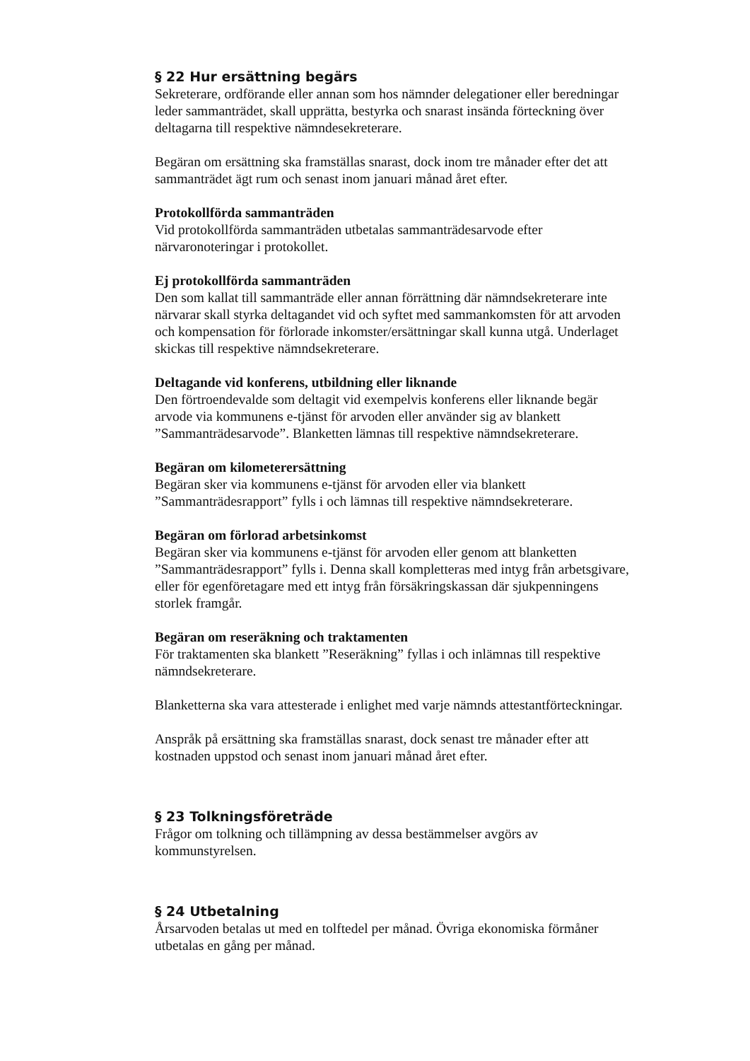§ 22 Hur ersättning begärs
Sekreterare, ordförande eller annan som hos nämnder delegationer eller beredningar leder sammanträdet, skall upprätta, bestyrka och snarast insända förteckning över deltagarna till respektive nämndesekreterare.
Begäran om ersättning ska framställas snarast, dock inom tre månader efter det att sammanträdet ägt rum och senast inom januari månad året efter.
Protokollförda sammanträden
Vid protokollförda sammanträden utbetalas sammanträdesarvode efter närvaronoteringar i protokollet.
Ej protokollförda sammanträden
Den som kallat till sammanträde eller annan förrättning där nämndsekreterare inte närvarar skall styrka deltagandet vid och syftet med sammankomsten för att arvoden och kompensation för förlorade inkomster/ersättningar skall kunna utgå. Underlaget skickas till respektive nämndsekreterare.
Deltagande vid konferens, utbildning eller liknande
Den förtroendevalde som deltagit vid exempelvis konferens eller liknande begär arvode via kommunens e-tjänst för arvoden eller använder sig av blankett ”Sammanträdesarvode”. Blanketten lämnas till respektive nämndsekreterare.
Begäran om kilometerersättning
Begäran sker via kommunens e-tjänst för arvoden eller via blankett ”Sammanträdesrapport” fylls i och lämnas till respektive nämndsekreterare.
Begäran om förlorad arbetsinkomst
Begäran sker via kommunens e-tjänst för arvoden eller genom att blanketten ”Sammanträdesrapport” fylls i. Denna skall kompletteras med intyg från arbetsgivare, eller för egenföretagare med ett intyg från försäkringskassan där sjukpenningens storlek framgår.
Begäran om reseräkning och traktamenten
För traktamenten ska blankett ”Reseräkning” fyllas i och inlämnas till respektive nämndsekreterare.
Blanketterna ska vara attesterade i enlighet med varje nämnds attestantförteckningar.
Anspråk på ersättning ska framställas snarast, dock senast tre månader efter att kostnaden uppstod och senast inom januari månad året efter.
§ 23 Tolkningsföreträde
Frågor om tolkning och tillämpning av dessa bestämmelser avgörs av kommunstyrelsen.
§ 24 Utbetalning
Årsarvoden betalas ut med en tolftedel per månad. Övriga ekonomiska förmåner utbetalas en gång per månad.